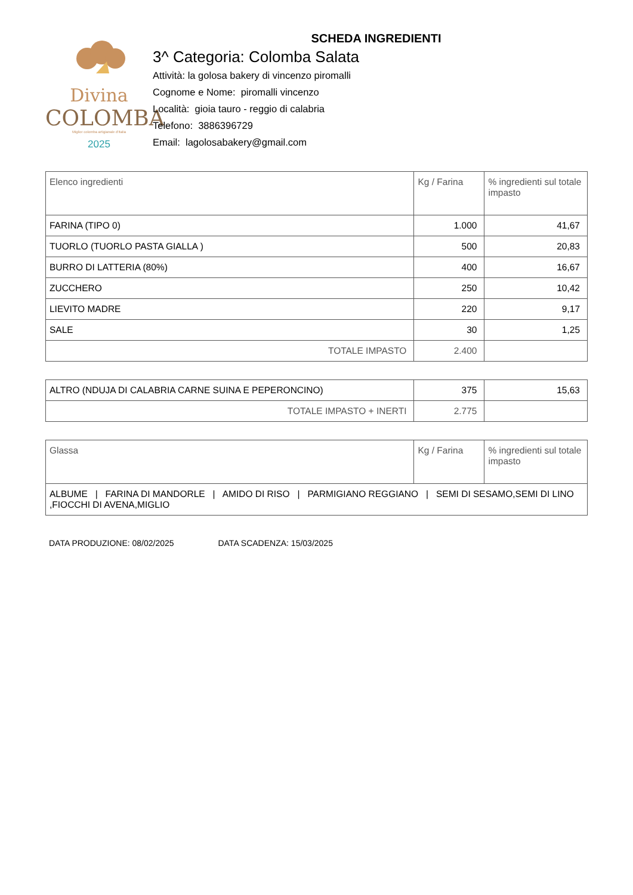SCHEDA INGREDIENTI
Divina
COLOMBA
Miglior colomba artigianale d'Italia
2025
3^ Categoria: Colomba Salata
Attività: la golosa bakery di vincenzo piromalli
Cognome e Nome: piromalli vincenzo
Località: gioia tauro - reggio di calabria
Telefono: 3886396729
Email: lagolosabakery@gmail.com
| Elenco ingredienti | Kg / Farina | % ingredienti sul totale impasto |
| --- | --- | --- |
| FARINA (TIPO 0) | 1.000 | 41,67 |
| TUORLO (TUORLO PASTA GIALLA ) | 500 | 20,83 |
| BURRO DI LATTERIA (80%) | 400 | 16,67 |
| ZUCCHERO | 250 | 10,42 |
| LIEVITO MADRE | 220 | 9,17 |
| SALE | 30 | 1,25 |
| TOTALE IMPASTO | 2.400 | |
| ALTRO (NDUJA DI CALABRIA CARNE SUINA E PEPERONCINO) | 375 | 15,63 |
| TOTALE IMPASTO + INERTI | 2.775 | |
| Glassa | Kg / Farina | % ingredienti sul totale impasto |
| --- | --- | --- |
| ALBUME / FARINA DI MANDORLE / AMIDO DI RISO / PARMIGIANO REGGIANO / SEMI DI SESAMO,SEMI DI LINO ,FIOCCHI DI AVENA,MIGLIO | | |
DATA PRODUZIONE: 08/02/2025 DATA SCADENZA: 15/03/2025